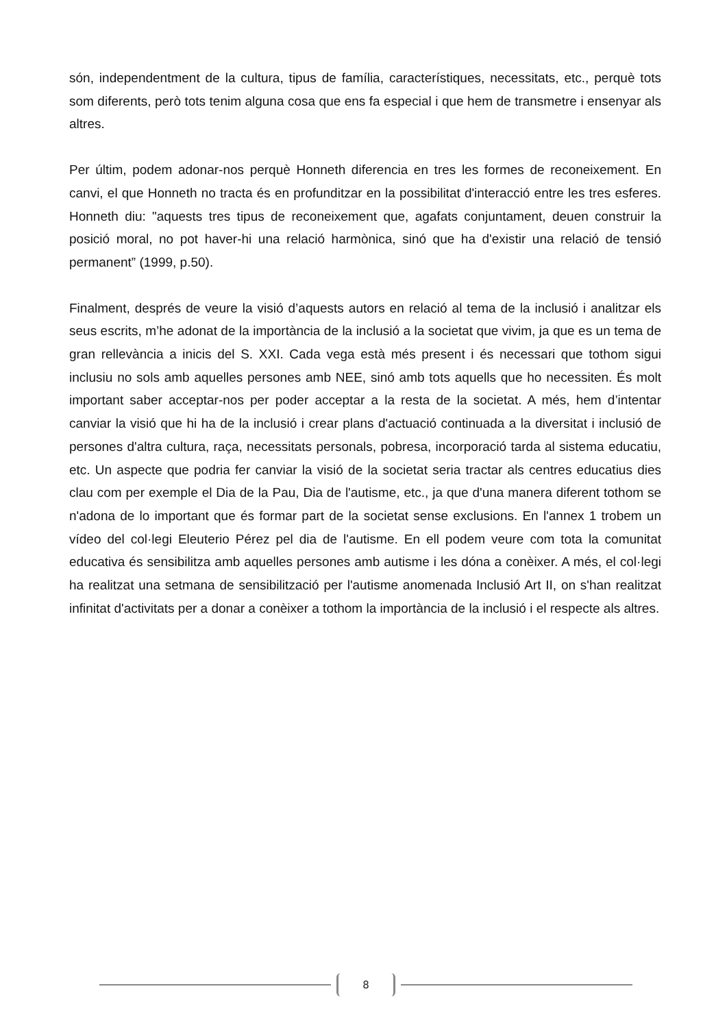són, independentment de la cultura, tipus de família, característiques, necessitats, etc., perquè tots som diferents, però tots tenim alguna cosa que ens fa especial i que hem de transmetre i ensenyar als altres.
Per últim, podem adonar-nos perquè Honneth diferencia en tres les formes de reconeixement. En canvi, el que Honneth no tracta és en profunditzar en la possibilitat d'interacció entre les tres esferes. Honneth diu: "aquests tres tipus de reconeixement que, agafats conjuntament, deuen construir la posició moral, no pot haver-hi una relació harmònica, sinó que ha d'existir una relació de tensió permanent” (1999, p.50).
Finalment, després de veure la visió d’aquests autors en relació al tema de la inclusió i analitzar els seus escrits, m’he adonat de la importància de la inclusió a la societat que vivim, ja que es un tema de gran rellevància a inicis del S. XXI. Cada vega està més present i és necessari que tothom sigui inclusiu no sols amb aquelles persones amb NEE, sinó amb tots aquells que ho necessiten. És molt important saber acceptar-nos per poder acceptar a la resta de la societat. A més, hem d’intentar canviar la visió que hi ha de la inclusió i crear plans d'actuació continuada a la diversitat i inclusió de persones d'altra cultura, raça, necessitats personals, pobresa, incorporació tarda al sistema educatiu, etc. Un aspecte que podria fer canviar la visió de la societat seria tractar als centres educatius dies clau com per exemple el Dia de la Pau, Dia de l'autisme, etc., ja que d'una manera diferent tothom se n'adona de lo important que és formar part de la societat sense exclusions. En l'annex 1 trobem un vídeo del col·legi Eleuterio Pérez pel dia de l'autisme. En ell podem veure com tota la comunitat educativa és sensibilitza amb aquelles persones amb autisme i les dóna a conèixer. A més, el col·legi ha realitzat una setmana de sensibilització per l'autisme anomenada Inclusió Art II, on s'han realitzat infinitat d'activitats per a donar a conèixer a tothom la importància de la inclusió i el respecte als altres.
8